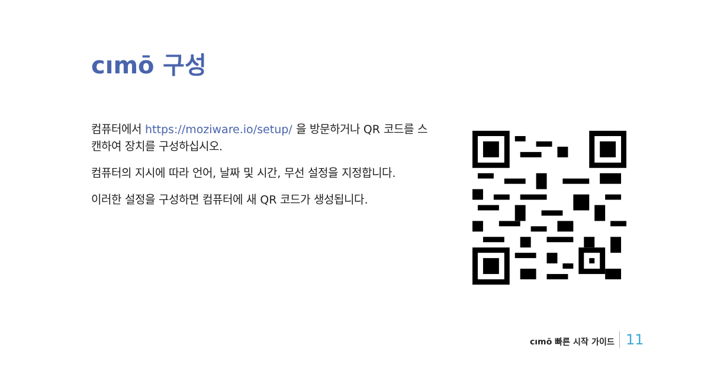cımō 구성
컴퓨터에서 https://moziware.io/setup/ 을 방문하거나 QR 코드를 스캔하여 장치를 구성하십시오.
컴퓨터의 지시에 따라 언어, 날짜 및 시간, 무선 설정을 지정합니다.
이러한 설정을 구성하면 컴퓨터에 새 QR 코드가 생성됩니다.
cımō 빠른 시작 가이드 11